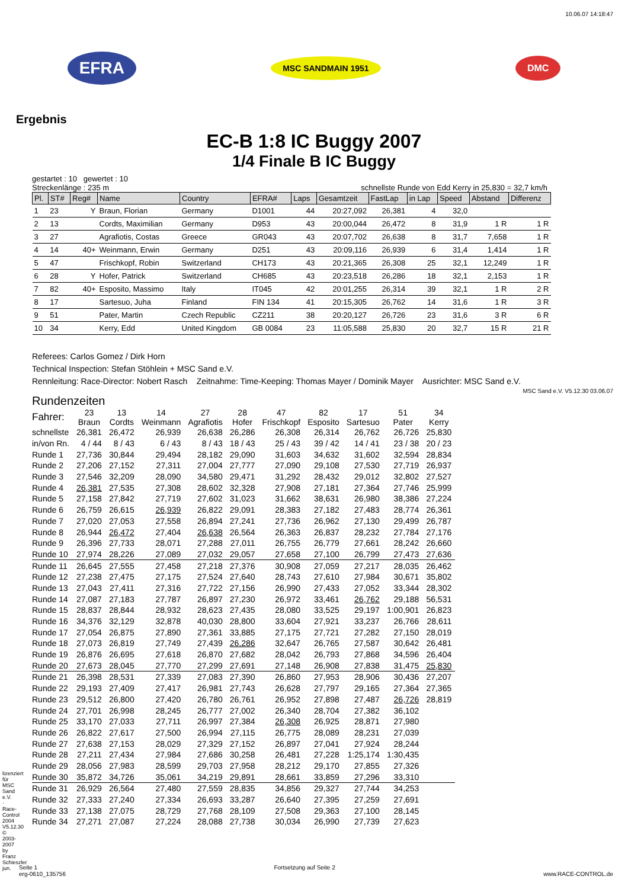10.06.07 14:18:47
EFRA MSC SANDMAIN 1951 DMC
Ergebnis
EC-B 1:8 IC Buggy 2007
1/4 Finale B IC Buggy
gestartet : 10 gewertet : 10
Streckenlänge : 235 m schnellste Runde von Edd Kerry in 25,830 = 32,7 km/h
| Pl. | ST# | Reg# | Name | Country | EFRA# | Laps | Gesamtzeit | FastLap | in Lap | Speed | Abstand | Differenz |
| --- | --- | --- | --- | --- | --- | --- | --- | --- | --- | --- | --- | --- |
| 1 | 23 | Y | Braun, Florian | Germany | D1001 | 44 | 20:27,092 | 26,381 | 4 | 32,0 | | |
| 2 | 13 | | Cordts, Maximilian | Germany | D953 | 43 | 20:00,044 | 26,472 | 8 | 31,9 | 1 R | 1 R |
| 3 | 27 | | Agrafiotis, Costas | Greece | GR043 | 43 | 20:07,702 | 26,638 | 8 | 31,7 | 7,658 | 1 R |
| 4 | 14 | 40+ | Weinmann, Erwin | Germany | D251 | 43 | 20:09,116 | 26,939 | 6 | 31,4 | 1,414 | 1 R |
| 5 | 47 | | Frischkopf, Robin | Switzerland | CH173 | 43 | 20:21,365 | 26,308 | 25 | 32,1 | 12,249 | 1 R |
| 6 | 28 | Y | Hofer, Patrick | Switzerland | CH685 | 43 | 20:23,518 | 26,286 | 18 | 32,1 | 2,153 | 1 R |
| 7 | 82 | 40+ | Esposito, Massimo | Italy | IT045 | 42 | 20:01,255 | 26,314 | 39 | 32,1 | 1 R | 2 R |
| 8 | 17 | | Sartesuo, Juha | Finland | FIN 134 | 41 | 20:15,305 | 26,762 | 14 | 31,6 | 1 R | 3 R |
| 9 | 51 | | Pater, Martin | Czech Republic | CZ211 | 38 | 20:20,127 | 26,726 | 23 | 31,6 | 3 R | 6 R |
| 10 | 34 | | Kerry, Edd | United Kingdom | GB 0084 | 23 | 11:05,588 | 25,830 | 20 | 32,7 | 15 R | 21 R |
Referees: Carlos Gomez / Dirk Horn
Technical Inspection: Stefan Stöhlein + MSC Sand e.V.
Rennleitung: Race-Director: Nobert Rasch Zeitnahme: Time-Keeping: Thomas Mayer / Dominik Mayer Ausrichter: MSC Sand e.V.
MSC Sand e.V. V5.12.30 03.06.07
Rundenzeiten
| Fahrer: | 23 Braun | 13 Cordts | 14 Weinmann | 27 Agrafiotis | 28 Hofer | 47 Frischkopf | 82 Esposito | 17 Sartesuo | 51 Pater | 34 Kerry |
| schnellste | 26,381 | 26,472 | 26,939 | 26,638 | 26,286 | 26,308 | 26,314 | 26,762 | 26,726 | 25,830 |
| in/von Rn. | 4 / 44 | 8 / 43 | 6 / 43 | 8 / 43 | 18 / 43 | 25 / 43 | 39 / 42 | 14 / 41 | 23 / 38 | 20 / 23 |
| Runde 1 | 27,736 | 30,844 | 29,494 | 28,182 | 29,090 | 31,603 | 34,632 | 31,602 | 32,594 | 28,834 |
| Runde 2 | 27,206 | 27,152 | 27,311 | 27,004 | 27,777 | 27,090 | 29,108 | 27,530 | 27,719 | 26,937 |
| Runde 3 | 27,546 | 32,209 | 28,090 | 34,580 | 29,471 | 31,292 | 28,432 | 29,012 | 32,802 | 27,527 |
| Runde 4 | 26,381 | 27,535 | 27,308 | 28,602 | 32,328 | 27,908 | 27,181 | 27,364 | 27,746 | 25,999 |
| Runde 5 | 27,158 | 27,842 | 27,719 | 27,602 | 31,023 | 31,662 | 38,631 | 26,980 | 38,386 | 27,224 |
| Runde 6 | 26,759 | 26,615 | 26,939 | 26,822 | 29,091 | 28,383 | 27,182 | 27,483 | 28,774 | 26,361 |
| Runde 7 | 27,020 | 27,053 | 27,558 | 26,894 | 27,241 | 27,736 | 26,962 | 27,130 | 29,499 | 26,787 |
| Runde 8 | 26,944 | 26,472 | 27,404 | 26,638 | 26,564 | 26,363 | 26,837 | 28,232 | 27,784 | 27,176 |
| Runde 9 | 26,396 | 27,733 | 28,071 | 27,288 | 27,011 | 26,755 | 26,779 | 27,661 | 28,242 | 26,660 |
| Runde 10 | 27,974 | 28,226 | 27,089 | 27,032 | 29,057 | 27,658 | 27,100 | 26,799 | 27,473 | 27,636 |
| Runde 11 | 26,645 | 27,555 | 27,458 | 27,218 | 27,376 | 30,908 | 27,059 | 27,217 | 28,035 | 26,462 |
| Runde 12 | 27,238 | 27,475 | 27,175 | 27,524 | 27,640 | 28,743 | 27,610 | 27,984 | 30,671 | 35,802 |
| Runde 13 | 27,043 | 27,411 | 27,316 | 27,722 | 27,156 | 26,990 | 27,433 | 27,052 | 33,344 | 28,302 |
| Runde 14 | 27,087 | 27,183 | 27,787 | 26,897 | 27,230 | 26,972 | 33,461 | 26,762 | 29,188 | 56,531 |
| Runde 15 | 28,837 | 28,844 | 28,932 | 28,623 | 27,435 | 28,080 | 33,525 | 29,197 | 1:00,901 | 26,823 |
| Runde 16 | 34,376 | 32,129 | 32,878 | 40,030 | 28,800 | 33,604 | 27,921 | 33,237 | 26,766 | 28,611 |
| Runde 17 | 27,054 | 26,875 | 27,890 | 27,361 | 33,885 | 27,175 | 27,721 | 27,282 | 27,150 | 28,019 |
| Runde 18 | 27,073 | 26,819 | 27,749 | 27,439 | 26,286 | 32,647 | 26,765 | 27,587 | 30,642 | 26,481 |
| Runde 19 | 26,876 | 26,695 | 27,618 | 26,870 | 27,682 | 28,042 | 26,793 | 27,868 | 34,596 | 26,404 |
| Runde 20 | 27,673 | 28,045 | 27,770 | 27,299 | 27,691 | 27,148 | 26,908 | 27,838 | 31,475 | 25,830 |
| Runde 21 | 26,398 | 28,531 | 27,339 | 27,083 | 27,390 | 26,860 | 27,953 | 28,906 | 30,436 | 27,207 |
| Runde 22 | 29,193 | 27,409 | 27,417 | 26,981 | 27,743 | 26,628 | 27,797 | 29,165 | 27,364 | 27,365 |
| Runde 23 | 29,512 | 26,800 | 27,420 | 26,780 | 26,761 | 26,952 | 27,898 | 27,487 | 26,726 | 28,819 |
| Runde 24 | 27,701 | 26,998 | 28,245 | 26,777 | 27,002 | 26,340 | 28,704 | 27,382 | 36,102 | |
| Runde 25 | 33,170 | 27,033 | 27,711 | 26,997 | 27,384 | 26,308 | 26,925 | 28,871 | 27,980 | |
| Runde 26 | 26,822 | 27,617 | 27,500 | 26,994 | 27,115 | 26,775 | 28,089 | 28,231 | 27,039 | |
| Runde 27 | 27,638 | 27,153 | 28,029 | 27,329 | 27,152 | 26,897 | 27,041 | 27,924 | 28,244 | |
| Runde 28 | 27,211 | 27,434 | 27,984 | 27,686 | 30,258 | 26,481 | 27,228 | 1:25,174 | 1:30,435 | |
| Runde 29 | 28,056 | 27,983 | 28,599 | 29,703 | 27,958 | 28,212 | 29,170 | 27,855 | 27,326 | |
| Runde 30 | 35,872 | 34,726 | 35,061 | 34,219 | 29,891 | 28,661 | 33,859 | 27,296 | 33,310 | |
| Runde 31 | 26,929 | 26,564 | 27,480 | 27,559 | 28,835 | 34,856 | 29,327 | 27,744 | 34,253 | |
| Runde 32 | 27,333 | 27,240 | 27,334 | 26,693 | 33,287 | 26,640 | 27,395 | 27,259 | 27,691 | |
| Runde 33 | 27,138 | 27,075 | 28,729 | 27,768 | 28,109 | 27,508 | 29,363 | 27,100 | 28,145 | |
| Runde 34 | 27,271 | 27,087 | 27,224 | 28,088 | 27,738 | 30,034 | 26,990 | 27,739 | 27,623 | |
Seite 1
erg-0610_135756 Fortsetzung auf Seite 2 www.RACE-CONTROL.de
lizenziert für MSC Sand e.V. · Race-Control 2004 V5.12.30 © 2003-2007 by Franz Schieszler jun.